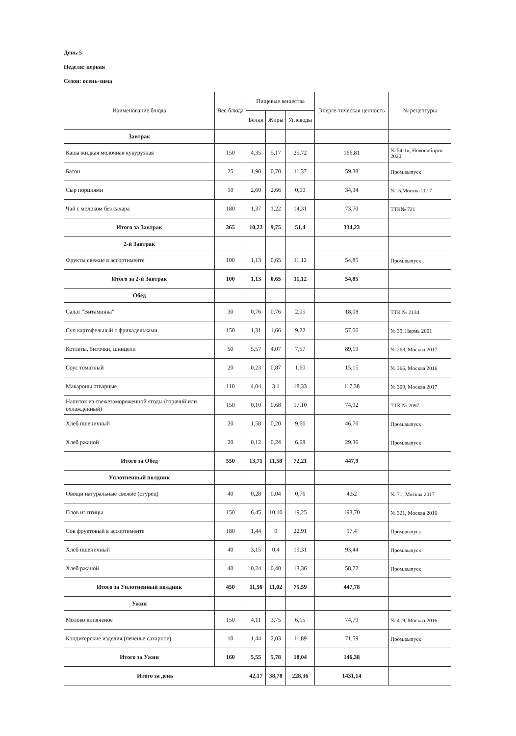День:5
Неделя: первая
Сезон: осень-зима
| Наименование блюда | Вес блюда | Пищевые вещества | | | Энерге-тическая ценность | № рецептуры |
| --- | --- | --- | --- | --- | --- | --- |
| | | Белки | Жиры | Углеводы | | |
| Завтрак | | | | | | |
| Каша жидкая молочная кукурузная | 150 | 4,35 | 5,17 | 25,72 | 166,81 | № 54-1к, Новосибирск 2020 |
| Батон | 25 | 1,90 | 0,70 | 11,37 | 59,38 | Пром.выпуск |
| Сыр порциями | 10 | 2,60 | 2,66 | 0,00 | 34,34 | №15,Москва 2017 |
| Чай с молоком без сахара | 180 | 1,37 | 1,22 | 14,31 | 73,70 | ТТК№ 721 |
| Итого за Завтрак | 365 | 10,22 | 9,75 | 51,4 | 334,23 | |
| 2-й Завтрак | | | | | | |
| Фрукты свежие в ассортименте | 100 | 1,13 | 0,65 | 11,12 | 54,85 | Пром.выпуск |
| Итого за 2-й Завтрак | 100 | 1,13 | 0,65 | 11,12 | 54,85 | |
| Обед | | | | | | |
| Салат "Витаминка" | 30 | 0,76 | 0,76 | 2,05 | 18,08 | ТТК № 2134 |
| Суп картофельный с фрикадельками | 150 | 1,31 | 1,66 | 9,22 | 57,06 | № 39, Пермь 2001 |
| Котлеты, биточки, шницели | 50 | 5,57 | 4,07 | 7,57 | 89,19 | № 268, Москва 2017 |
| Соус томатный | 20 | 0,23 | 0,87 | 1,60 | 15,15 | № 366, Москва 2016 |
| Макароны отварные | 110 | 4,04 | 3,1 | 18,33 | 117,38 | № 309, Москва 2017 |
| Напиток из свежезамороженной ягоды (горячий или охлажденный) | 150 | 0,10 | 0,68 | 17,10 | 74,92 | ТТК № 2097 |
| Хлеб пшеничный | 20 | 1,58 | 0,20 | 9,66 | 46,76 | Пром.выпуск |
| Хлеб ржаной | 20 | 0,12 | 0,24 | 6,68 | 29,36 | Пром.выпуск |
| Итого за Обед | 550 | 13,71 | 11,58 | 72,21 | 447,9 | |
| Уплотненный полдник | | | | | | |
| Овощи натуральные свежие (огурец) | 40 | 0,28 | 0,04 | 0,76 | 4,52 | № 71, Москва 2017 |
| Плов из птицы | 150 | 6,45 | 10,10 | 19,25 | 193,70 | № 321, Москва 2016 |
| Сок фруктовый в ассортименте | 180 | 1,44 | 0 | 22,91 | 97,4 | Пром.выпуск |
| Хлеб пшеничный | 40 | 3,15 | 0,4 | 19,31 | 93,44 | Пром.выпуск |
| Хлеб ржаной | 40 | 0,24 | 0,48 | 13,36 | 58,72 | Пром.выпуск |
| Итого за Уплотненный полдник | 450 | 11,56 | 11,02 | 75,59 | 447,78 | |
| Ужин | | | | | | |
| Молоко кипяченое | 150 | 4,11 | 3,75 | 6,15 | 74,79 | № 419, Москва 2016 |
| Кондитерские изделия (печенье сахарное) | 10 | 1,44 | 2,03 | 11,89 | 71,59 | Пром.выпуск |
| Итого за Ужин | 160 | 5,55 | 5,78 | 18,04 | 146,38 | |
| Итого за день | | 42,17 | 38,78 | 228,36 | 1431,14 | |